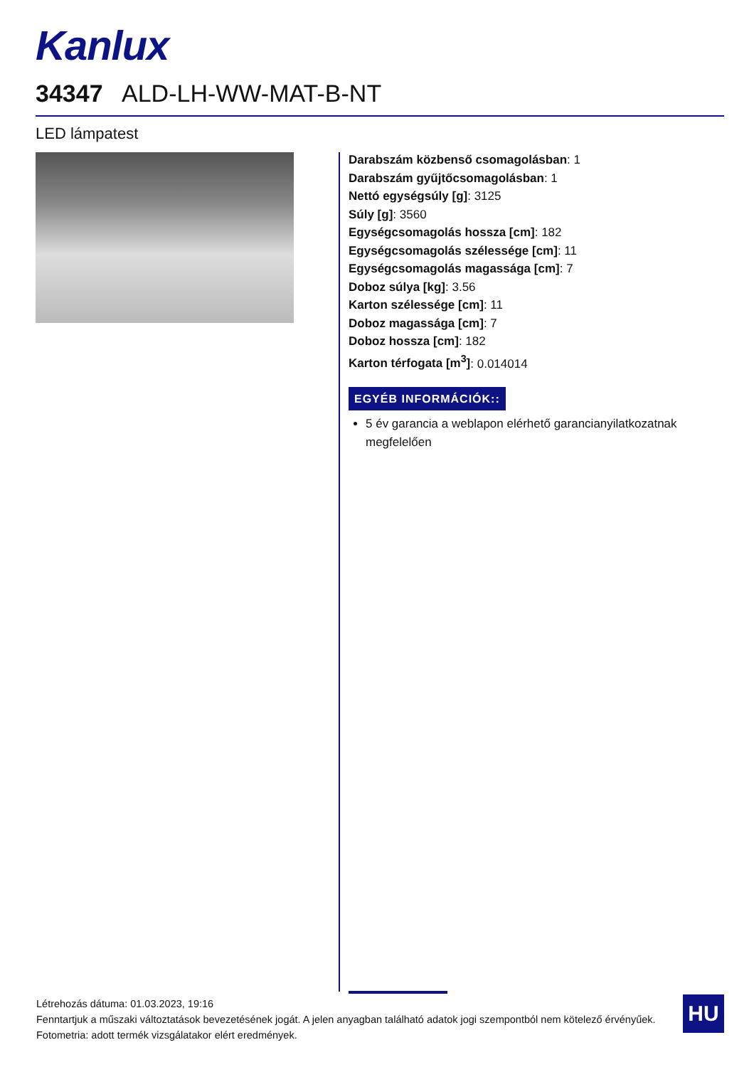Kanlux
34347 ALD-LH-WW-MAT-B-NT
LED lámpatest
Darabszám közbenső csomagolásban: 1
Darabszám gyűjtőcsomagolásban: 1
Nettó egységsúly [g]: 3125
Súly [g]: 3560
Egységcsomagolás hossza [cm]: 182
Egységcsomagolás szélessége [cm]: 11
Egységcsomagolás magassága [cm]: 7
Doboz súlya [kg]: 3.56
Karton szélessége [cm]: 11
Doboz magassága [cm]: 7
Doboz hossza [cm]: 182
Karton térfogata [m<sup>3</sup>]: 0.014014
EGYÉB INFORMÁCIÓK::
5 év garancia a weblapon elérhető garancianyilatkozatnak megfelelően
Létrehozás dátuma: 01.03.2023, 19:16
Fenntartjuk a műszaki változtatások bevezetésének jogát. A jelen anyagban található adatok jogi szempontból nem kötelező érvényűek.
Fotometria: adott termék vizsgálatakor elért eredmények.
HU